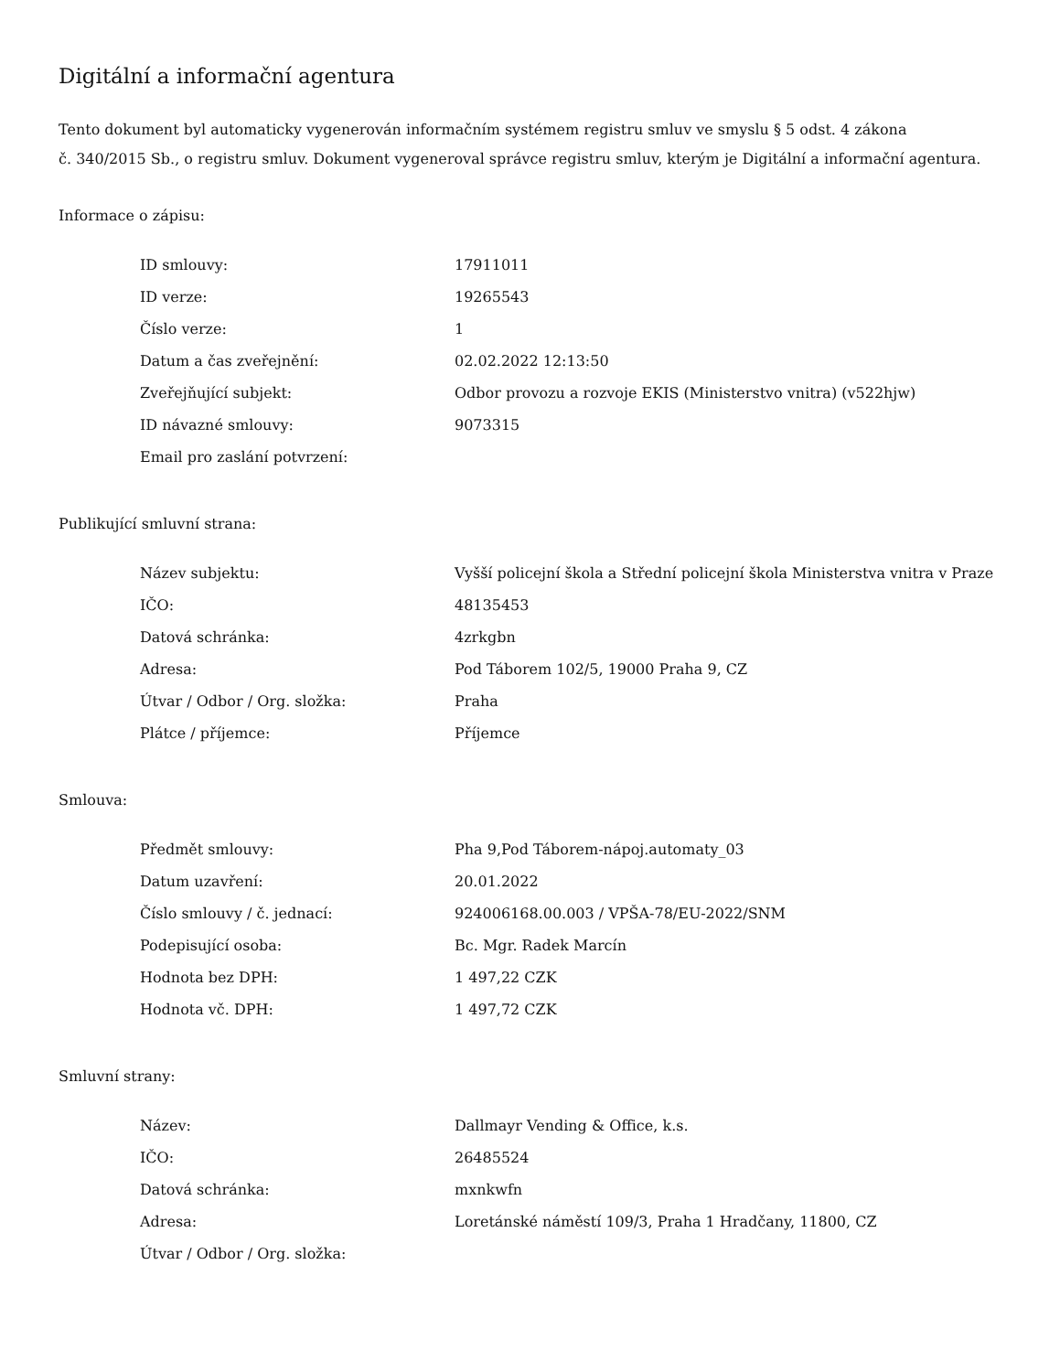Digitální a informační agentura
Tento dokument byl automaticky vygenerován informačním systémem registru smluv ve smyslu § 5 odst. 4 zákona
č. 340/2015 Sb., o registru smluv. Dokument vygeneroval správce registru smluv, kterým je Digitální a informační agentura.
Informace o zápisu:
| ID smlouvy: | 17911011 |
| ID verze: | 19265543 |
| Číslo verze: | 1 |
| Datum a čas zveřejnění: | 02.02.2022 12:13:50 |
| Zveřejňující subjekt: | Odbor provozu a rozvoje EKIS (Ministerstvo vnitra) (v522hjw) |
| ID návazné smlouvy: | 9073315 |
| Email pro zaslání potvrzení: | |
Publikující smluvní strana:
| Název subjektu: | Vyšší policejní škola a Střední policejní škola Ministerstva vnitra v Praze |
| IČO: | 48135453 |
| Datová schránka: | 4zrkgbn |
| Adresa: | Pod Táborem 102/5, 19000 Praha 9, CZ |
| Útvar / Odbor / Org. složka: | Praha |
| Plátce / příjemce: | Příjemce |
Smlouva:
| Předmět smlouvy: | Pha 9,Pod Táborem-nápoj.automaty_03 |
| Datum uzavření: | 20.01.2022 |
| Číslo smlouvy / č. jednací: | 924006168.00.003 / VPŠA-78/EU-2022/SNM |
| Podepisující osoba: | Bc. Mgr. Radek Marcín |
| Hodnota bez DPH: | 1 497,22 CZK |
| Hodnota vč. DPH: | 1 497,72 CZK |
Smluvní strany:
| Název: | Dallmayr Vending & Office, k.s. |
| IČO: | 26485524 |
| Datová schránka: | mxnkwfn |
| Adresa: | Loretánské náměstí 109/3, Praha 1 Hradčany, 11800, CZ |
| Útvar / Odbor / Org. složka: | |